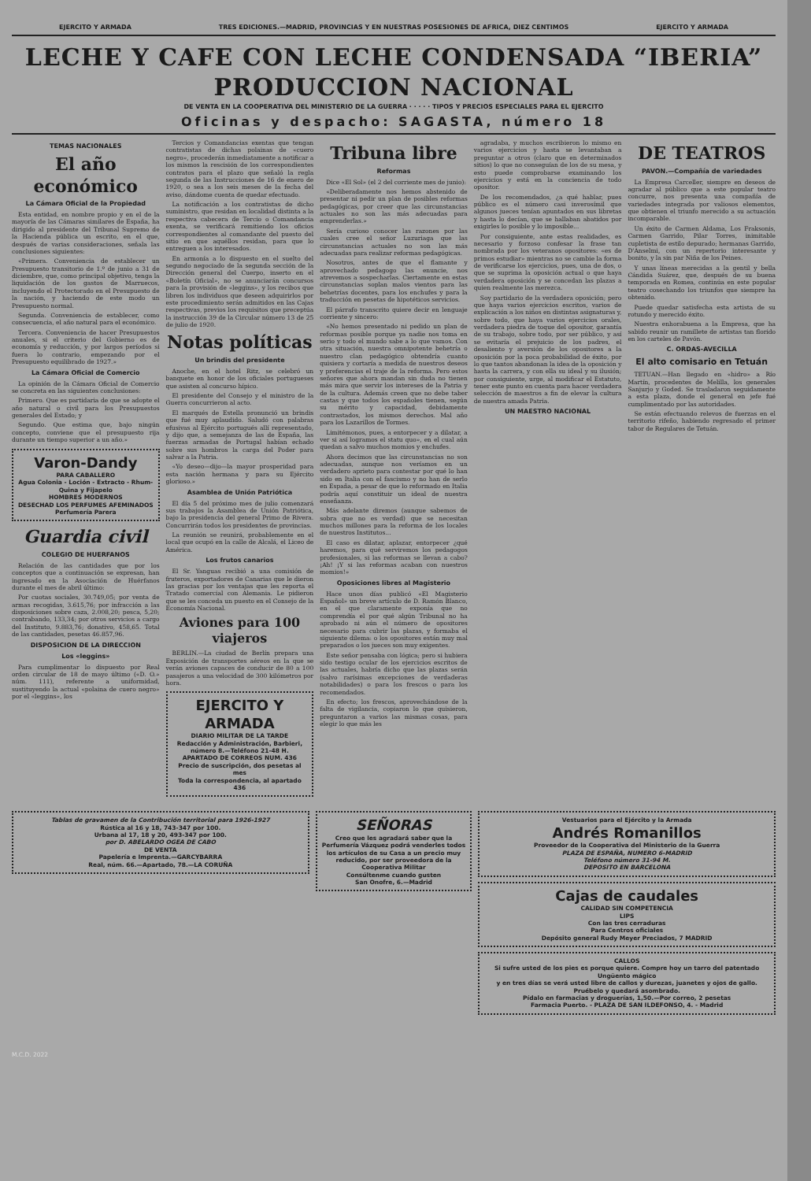EJERCITO Y ARMADA TRES EDICIONES.—MADRID, PROVINCIAS Y EN NUESTRAS POSESIONES DE AFRICA, DIEZ CENTIMOS EJERCITO Y ARMADA
LECHE Y CAFE CON LECHE CONDENSADA “IBERIA” PRODUCCION NACIONAL
DE VENTA EN LA COOPERATIVA DEL MINISTERIO DE LA GUERRA · · · · · TIPOS Y PRECIOS ESPECIALES PARA EL EJERCITO
Oficinas y despacho: SAGASTA, número 18
TEMAS NACIONALES
El año económico
La Cámara Oficial de la Propiedad
Esta entidad, en nombre propio y en el de la mayoría de las Cámaras similares de España, ha dirigido al presidente del Tribunal Supremo de la Hacienda pública un escrito, en el que, después de varias consideraciones, señala las conclusiones siguientes:
«Primera. Conveniencia de establecer un Presupuesto transitorio de 1.º de junio a 31 de diciembre, que, como principal objetivo, tenga la liquidación de los gastos de Marruecos, incluyendo el Protectorado en el Presupuesto de la nación, y haciendo de este modo un Presupuesto normal.
Segunda. Conveniencia de establecer, como consecuencia, el año natural para el económico.
Tercera. Conveniencia de hacer Presupuestos anuales, si el criterio del Gobierno es de economía y reducción, y por largos períodos si fuera lo contrario, empezando por el Presupuesto equilibrado de 1927.»
La Cámara Oficial de Comercio
La opinión de la Cámara Oficial de Comercio se concreta en las siguientes conclusiones:
Primero. Que es partidaria de que se adopte el año natural o civil para los Presupuestos generales del Estado; y
Segundo. Que estima que, bajo ningún concepto, conviene que el presupuesto rija durante un tiempo superior a un año.»
Varon-Dandy
PARA CABALLERO
Agua Colonia - Loción - Extracto - Rhum-Quina y Fijapelo
HOMBRES MODERNOS
DESECHAD LOS PERFUMES AFEMINADOS
Perfumería Parera
Guardia civil
COLEGIO DE HUERFANOS
Relación de las cantidades que por los conceptos que a continuación se expresan, han ingresado en la Asociación de Huérfanos durante el mes de abril último:
Por cuotas sociales, 30.749,05; por venta de armas recogidas, 3.615,76; por infracción a las disposiciones sobre caza, 2.008,20; pesca, 5,20; contrabando, 133,34; por otros servicios a cargo del Instituto, 9.883,76; donativo, 458,65. Total de las cantidades, pesetas 46.857,96.
DISPOSICION DE LA DIRECCION
Los «leggins»
Para cumplimentar lo dispuesto por Real orden circular de 18 de mayo último («D. O.» núm. 111), referente a uniformidad, sustituyendo la actual «polaina de cuero negro» por el «leggins», los
Tercios y Comandancias exentas que tengan contratistas de dichas polainas de «cuero negro», procederán inmediatamente a notificar a los mismos la rescisión de los correspondientes contratos para el plazo que señaló la regla segunda de las Instrucciones de 16 de enero de 1920, o sea a los seis meses de la fecha del aviso, dándome cuenta de quedar efectuado.
La notificación a los contratistas de dicho suministro, que residan en localidad distinta a la respectiva cabecera de Tercio o Comandancia exenta, se verificará remitiendo los oficios correspondientes al comandante del puesto del sitio en que aquéllos residan, para que lo entreguen a los interesados.
En armonía a lo dispuesto en el suelto del segundo negociado de la segunda sección de la Dirección general del Cuerpo, inserto en el «Boletín Oficial», no se anunciarán concursos para la provisión de «leggins», y los recibos que libren los individuos que deseen adquirirlos por este procedimiento serán admitidos en las Cajas respectivas, previos los requisitos que preceptúa la instrucción 39 de la Circular número 13 de 25 de julio de 1920.
Notas políticas
Un brindis del presidente
Anoche, en el hotel Ritz, se celebró un banquete en honor de los oficiales portugueses que asisten al concurso hípico.
El presidente del Consejo y el ministro de la Guerra concurrieron al acto.
El marqués de Estella pronunció un brindis que fué muy aplaudido. Saludó con palabras efusivas al Ejército portugués allí representado, y dijo que, a semejanza de las de España, las fuerzas armadas de Portugal habían echado sobre sus hombros la carga del Poder para salvar a la Patria.
«Yo deseo—dijo—la mayor prosperidad para esta nación hermana y para su Ejército glorioso.»
Asamblea de Unión Patriótica
El día 5 del próximo mes de julio comenzará sus trabajos la Asamblea de Unión Patriótica, bajo la presidencia del general Primo de Rivera. Concurrirán todos los presidentes de provincias.
La reunión se reunirá, probablemente en el local que ocupó en la calle de Alcalá, el Liceo de América.
Los frutos canarios
El Sr. Yanguas recibió a una comisión de fruteros, exportadores de Canarias que le dieron las gracias por los ventajas que les reporta el Tratado comercial con Alemania. Le pidieron que se les conceda un puesto en el Consejo de la Economía Nacional.
Aviones para 100 viajeros
BERLIN.—La ciudad de Berlín prepara una Exposición de transportes aéreos en la que se verán aviones capaces de conducir de 80 a 100 pasajeros a una velocidad de 300 kilómetros por hora.
EJERCITO Y ARMADA
DIARIO MILITAR DE LA TARDE
Redacción y Administración, Barbieri, número 8.—Teléfono 21-48 H.
APARTADO DE CORREOS NUM. 436
Precio de suscripción, dos pesetas al mes
Toda la correspondencia, al apartado 436
Tribuna libre
Reformas
Dice «El Sol» (el 2 del corriente mes de junio):
«Deliberadamente nos hemos abstenido de presentar ni pedir un plan de posibles reformas pedagógicas, por creer que las circunstancias actuales no son las más adecuadas para emprenderlas.»
Sería curioso conocer las razones por las cuales cree el señor Luzuriaga que las circunstancias actuales no son las más adecuadas para realizar reformas pedagógicas.
Nosotros, antes de que el flamante y aprovechado pedagogo las enuncie, nos atrevemos a sospecharlas. Ciertamente en estas circunstancias soplan malos vientos para las behetrías docentes, para los enchufes y para la traducción en pesetas de hipotéticos servicios.
El párrafo transcrito quiere decir en lenguaje corriente y sincero:
«No hemos presentado ni pedido un plan de reformas posible porque ya nadie nos toma en serio y todo el mundo sabe a lo que vamos. Con otra situación, nuestra omnipotente behetría o nuestro clan pedagógico obtendría cuanto quisiera y cortaría a medida de nuestros deseos y preferencias el traje de la reforma. Pero estos señores que ahora mandan sin duda no tienen más mira que servir los intereses de la Patria y de la cultura. Además creen que no debe taber castas y que todos los españoles tienen, según su mérito y capacidad, debidamente contrastados, los mismos derechos. Mal año para los Lazarillos de Tormes.
Limitémonos, pues, a entorpecer y a dilatar, a ver si así logramos el statu quo», en el cual aún quedan a salvo muchos momios y enchufes.
Ahora decimos que las circunstancias no son adecuadas, aunque nos veríamos en un verdadero aprieto para contestar por qué lo han sido en Italia con el fascismo y no han de serlo en España, a pesar de que lo reformado en Italia podría aquí constituir un ideal de nuestra enseñanza.
Más adelante diremos (aunque sabemos de sobra que no es verdad) que se necesitan muchos millones para la reforma de los locales de nuestros Institutos...
El caso es dilatar, aplazar, entorpecer ¿qué haremos, para qué serviremos los pedagogos profesionales, si las reformas se llevan a cabo? ¡Ah! ¡Y si las reformas acaban con nuestros momios!»
Oposiciones libres al Magisterio
Hace unos días publicó «El Magisterio Español» un breve artículo de D. Ramón Blanco, en el que claramente exponía que no comprendía el por qué algún Tribunal no ha aprobado ni aún el número de opositores necesario para cubrir las plazas, y formaba el siguiente dilema: o los opositores están muy mal preparados o los jueces son muy exigentes.
Este señor pensaba con lógica; pero si hubiera sido testigo ocular de los ejercicios escritos de las actuales, habría dicho que las plazas serán (salvo rarísimas excepciones de verdaderas notabilidades) o para los frescos o para los recomendados.
En efecto; los frescos, aprovechándose de la falta de vigilancia, copiaron lo que quisieron, preguntaron a varios las mismas cosas, para elegir lo que más les
agradaba, y muchos escribieron lo mismo en varios ejercicios y hasta se levantaban a preguntar a otros (claro que en determinados sitios) lo que no conseguían de los de su mesa, y esto puede comprobarse examinando los ejercicios y está en la conciencia de todo opositor.
De los recomendados, ¿a qué hablar, pues público es el número casi inverosímil que algunos jueces tenían apuntados en sus libretas y hasta lo decían, que se hallaban abatidos por exigirles lo posible y lo imposible...
Por consiguiente, ante estas realidades, es necesario y forzoso confesar la frase tan nombrada por los veteranos opositores: «es de primos estudiar» mientras no se cambie la forma de verificarse los ejercicios, pues, una de dos, o que se suprima la oposición actual o que haya verdadera oposición y se concedan las plazas a quien realmente las merezca.
Soy partidario de la verdadera oposición; pero que haya varios ejercicios escritos, varios de explicación a los niños en distintas asignaturas y, sobre todo, que haya varios ejercicios orales, verdadera piedra de toque del opositor, garantía de su trabajo, sobre todo, por ser público, y así se evitaría el prejuicio de los padres, el desaliento y aversión de los opositores a la oposición por la poca probabilidad de éxito, por lo que tantos abandonan la idea de la oposición y hasta la carrera, y con ella su ideal y su ilusión; por consiguiente, urge, al modificar el Estatuto, tener este punto en cuenta para hacer verdadera selección de maestros a fin de elevar la cultura de nuestra amada Patria.
UN MAESTRO NACIONAL
DE TEATROS
PAVON.—Compañía de variedades
La Empresa Carceller, siempre en deseos de agradar al público que a este popular teatro concurre, nos presenta una compañía de variedades integrada por valiosos elementos, que obtienen el triunfo merecido a su actuación incomparable.
Un éxito de Carmen Aldama, Los Fraksonis, Carmen Garrido, Pilar Torres, inimitable cupletista de estilo depurado; hermanas Garrido, D'Anselmi, con un repertorio interesante y bonito, y la sin par Niña de los Peines.
Y unas líneas merecidas a la gentil y bella Cándida Suárez, que, después de su buena temporada en Romea, continúa en este popular teatro cosechando los triunfos que siempre ha obtenido.
Puede quedar satisfecha esta artista de su rotundo y merecido éxito.
Nuestra enhorabuena a la Empresa, que ha sabido reunir un ramillete de artistas tan florido en los carteles de Pavón.
C. ORDAS-AVECILLA
El alto comisario en Tetuán
TETUAN.—Han llegado en «hidro» a Río Martín, procedentes de Melilla, los generales Sanjurjo y Goded. Se trasladaron seguidamente a esta plaza, donde el general en jefe fué cumplimentado por las autoridades.
Se están efectuando relevos de fuerzas en el territorio rifeño, habiendo regresado el primer tabor de Regulares de Tetuán.
Tablas de gravamen de la Contribución territorial para 1926-1927
Rústica al 16 y 18, 743-347 por 100.
Urbana al 17, 18 y 20, 493-347 por 100.
por D. ABELARDO OGEA DE CABO
DE VENTA
Papelería e Imprenta.—GARCYBARRA
Real, núm. 66.—Apartado, 78.—LA CORUÑA
SEÑORAS
Creo que les agradará saber que la Perfumería Vázquez podrá venderles todos los artículos de su Casa a un precio muy reducido, por ser proveedora de la Cooperativa Militar
Consúltenme cuando gusten
San Onofre, 6.—Madrid
Vestuarios para el Ejército y la Armada
Andrés Romanillos
Proveedor de la Cooperativa del Ministerio de la Guerra
PLAZA DE ESPAÑA, NUMERO 6-MADRID
Teléfono número 31-94 M.
DEPOSITO EN BARCELONA
Cajas de caudales
CALIDAD SIN COMPETENCIA
LIPS
Con las tres cerraduras
Para Centros oficiales
Depósito general Rudy Meyer Preciados, 7 MADRID
CALLOS
Si sufre usted de los pies es porque quiere. Compre hoy un tarro del patentado
Ungüento mágico
y en tres días se verá usted libre de callos y durezas, juanetes y ojos de gallo. Pruébelo y quedará asombrado.
Pídalo en farmacias y droguerías, 1,50.—Por correo, 2 pesetas
Farmacia Puerto. - PLAZA DE SAN ILDEFONSO, 4. - Madrid
M.C.D. 2022